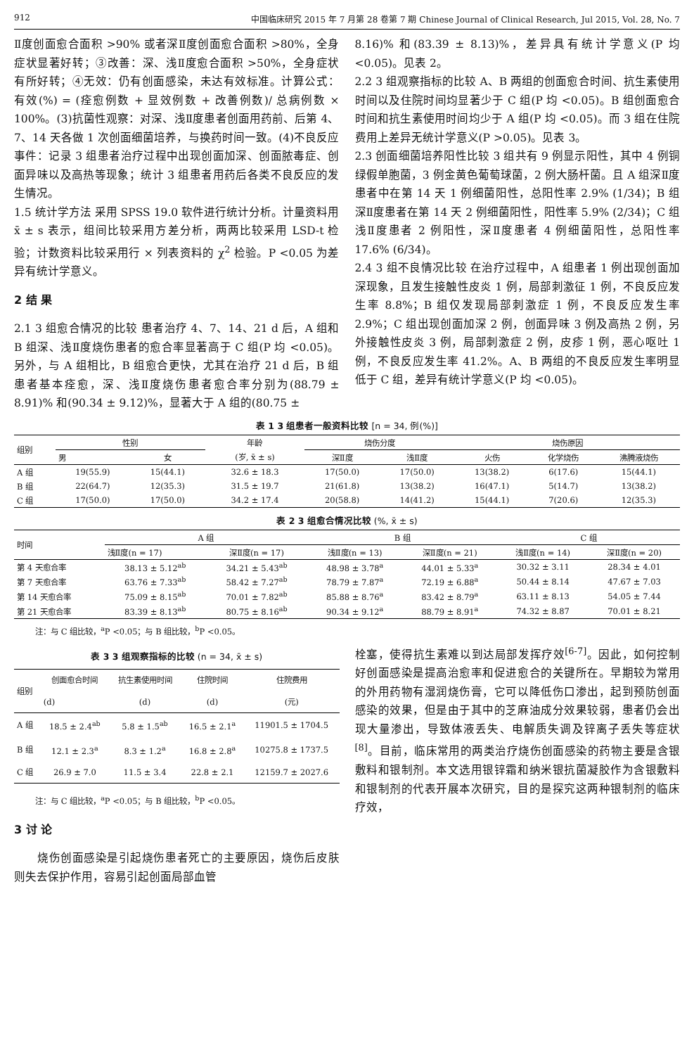912 中国临床研究 2015 年 7 月第 28 卷第 7 期 Chinese Journal of Clinical Research, Jul 2015, Vol. 28, No. 7
Ⅱ度创面愈合面积 >90% 或者深Ⅱ度创面愈合面积 >80%，全身症状显著好转；③改善：深、浅Ⅱ度愈合面积 >50%，全身症状有所好转；④无效：仍有创面感染，未达有效标准。计算公式：有效(%) = (痊愈例数 + 显效例数 + 改善例数)/ 总病例数 × 100%。(3)抗菌性观察：对深、浅Ⅱ度患者创面用药前、后第 4、7、14 天各做 1 次创面细菌培养，与换药时间一致。(4)不良反应事件：记录 3 组患者治疗过程中出现创面加深、创面脓毒症、创面异味以及高热等现象；统计 3 组患者用药后各类不良反应的发生情况。
1.5 统计学方法 采用 SPSS 19.0 软件进行统计分析。计量资料用 x̄ ± s 表示，组间比较采用方差分析，两两比较采用 LSD-t 检验；计数资料比较采用行 × 列表资料的 χ<sup>2</sup> 检验。P <0.05 为差异有统计学意义。
2 结 果
2.1 3 组愈合情况的比较 患者治疗 4、7、14、21 d 后，A 组和 B 组深、浅Ⅱ度烧伤患者的愈合率显著高于 C 组(P 均 <0.05)。另外，与 A 组相比，B 组愈合更快，尤其在治疗 21 d 后，B 组患者基本痊愈，深、浅Ⅱ度烧伤患者愈合率分别为(88.79 ± 8.91)% 和(90.34 ± 9.12)%，显著大于 A 组的(80.75 ±
8.16)% 和(83.39 ± 8.13)%，差异具有统计学意义(P 均 <0.05)。见表 2。
2.2 3 组观察指标的比较 A、B 两组的创面愈合时间、抗生素使用时间以及住院时间均显著少于 C 组(P 均 <0.05)。B 组创面愈合时间和抗生素使用时间均少于 A 组(P 均 <0.05)。而 3 组在住院费用上差异无统计学意义(P >0.05)。见表 3。
2.3 创面细菌培养阳性比较 3 组共有 9 例显示阳性，其中 4 例铜绿假单胞菌，3 例金黄色葡萄球菌，2 例大肠杆菌。且 A 组深Ⅱ度患者中在第 14 天 1 例细菌阳性，总阳性率 2.9% (1/34)；B 组深Ⅱ度患者在第 14 天 2 例细菌阳性，阳性率 5.9% (2/34)；C 组浅Ⅱ度患者 2 例阳性，深Ⅱ度患者 4 例细菌阳性，总阳性率 17.6% (6/34)。
2.4 3 组不良情况比较 在治疗过程中，A 组患者 1 例出现创面加深现象，且发生接触性皮炎 1 例，局部刺激征 1 例，不良反应发生率 8.8%；B 组仅发现局部刺激症 1 例，不良反应发生率 2.9%；C 组出现创面加深 2 例，创面异味 3 例及高热 2 例，另外接触性皮炎 3 例，局部刺激症 2 例，皮疹 1 例，恶心呕吐 1 例，不良反应发生率 41.2%。A、B 两组的不良反应发生率明显低于 C 组，差异有统计学意义(P 均 <0.05)。
表 1 3 组患者一般资料比较 [n = 34, 例(%)]
| 组别 | 性别 | | 年龄 | 烧伤分度 | | 烧伤原因 | | |
| --- | --- | --- | --- | --- | --- | --- | --- | --- |
| | 男 | 女 | (岁, x̄ ± s) | 深Ⅱ度 | 浅Ⅱ度 | 火伤 | 化学烧伤 | 沸腾液烧伤 |
| A 组 | 19(55.9) | 15(44.1) | 32.6 ± 18.3 | 17(50.0) | 17(50.0) | 13(38.2) | 6(17.6) | 15(44.1) |
| B 组 | 22(64.7) | 12(35.3) | 31.5 ± 19.7 | 21(61.8) | 13(38.2) | 16(47.1) | 5(14.7) | 13(38.2) |
| C 组 | 17(50.0) | 17(50.0) | 34.2 ± 17.4 | 20(58.8) | 14(41.2) | 15(44.1) | 7(20.6) | 12(35.3) |
表 2 3 组愈合情况比较 (%, x̄ ± s)
| 时间 | A 组 | | B 组 | | C 组 | |
| --- | --- | --- | --- | --- | --- | --- |
| | 浅Ⅱ度(n = 17) | 深Ⅱ度(n = 17) | 浅Ⅱ度(n = 13) | 深Ⅱ度(n = 21) | 浅Ⅱ度(n = 14) | 深Ⅱ度(n = 20) |
| 第 4 天愈合率 | 38.13 ± 5.12<sup>ab</sup> | 34.21 ± 5.43<sup>ab</sup> | 48.98 ± 3.78<sup>a</sup> | 44.01 ± 5.33<sup>a</sup> | 30.32 ± 3.11 | 28.34 ± 4.01 |
| 第 7 天愈合率 | 63.76 ± 7.33<sup>ab</sup> | 58.42 ± 7.27<sup>ab</sup> | 78.79 ± 7.87<sup>a</sup> | 72.19 ± 6.88<sup>a</sup> | 50.44 ± 8.14 | 47.67 ± 7.03 |
| 第 14 天愈合率 | 75.09 ± 8.15<sup>ab</sup> | 70.01 ± 7.82<sup>ab</sup> | 85.88 ± 8.76<sup>a</sup> | 83.42 ± 8.79<sup>a</sup> | 63.11 ± 8.13 | 54.05 ± 7.44 |
| 第 21 天愈合率 | 83.39 ± 8.13<sup>ab</sup> | 80.75 ± 8.16<sup>ab</sup> | 90.34 ± 9.12<sup>a</sup> | 88.79 ± 8.91<sup>a</sup> | 74.32 ± 8.87 | 70.01 ± 8.21 |
注：与 C 组比较，<sup>a</sup>P <0.05；与 B 组比较，<sup>b</sup>P <0.05。
表 3 3 组观察指标的比较 (n = 34, x̄ ± s)
| 组别 | 创面愈合时间 | 抗生素使用时间 | 住院时间 | 住院费用 |
| --- | --- | --- | --- | --- |
| | (d) | (d) | (d) | (元) |
| A 组 | 18.5 ± 2.4<sup>ab</sup> | 5.8 ± 1.5<sup>ab</sup> | 16.5 ± 2.1<sup>a</sup> | 11901.5 ± 1704.5 |
| B 组 | 12.1 ± 2.3<sup>a</sup> | 8.3 ± 1.2<sup>a</sup> | 16.8 ± 2.8<sup>a</sup> | 10275.8 ± 1737.5 |
| C 组 | 26.9 ± 7.0 | 11.5 ± 3.4 | 22.8 ± 2.1 | 12159.7 ± 2027.6 |
注：与 C 组比较，<sup>a</sup>P <0.05；与 B 组比较，<sup>b</sup>P <0.05。
3 讨 论
　　烧伤创面感染是引起烧伤患者死亡的主要原因，烧伤后皮肤则失去保护作用，容易引起创面局部血管
栓塞，使得抗生素难以到达局部发挥疗效<sup>[6-7]</sup>。因此，如何控制好创面感染是提高治愈率和促进愈合的关键所在。早期较为常用的外用药物有湿润烧伤膏，它可以降低伤口渗出，起到预防创面感染的效果，但是由于其中的芝麻油成分效果较弱，患者仍会出现大量渗出，导致体液丢失、电解质失调及锌离子丢失等症状<sup>[8]</sup>。目前，临床常用的两类治疗烧伤创面感染的药物主要是含银敷料和银制剂。本文选用银锌霜和纳米银抗菌凝胶作为含银敷料和银制剂的代表开展本次研究，目的是探究这两种银制剂的临床疗效，